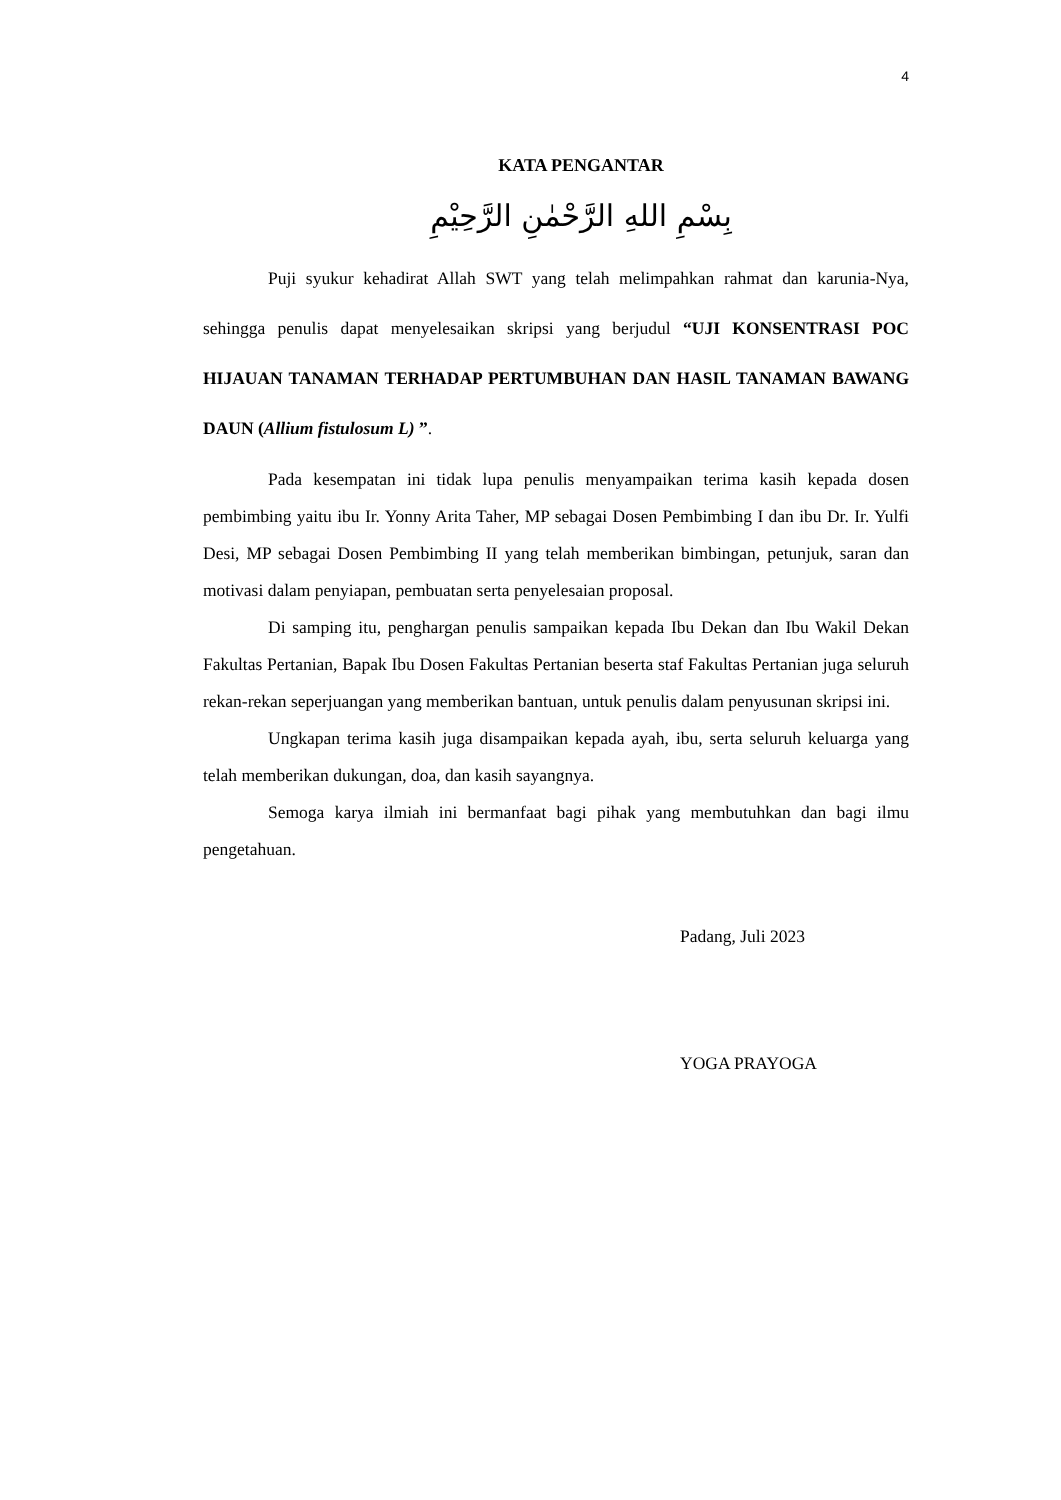4
KATA PENGANTAR
بِسْمِ اللهِ الرَّحْمٰنِ الرَّحِيْمِ
Puji syukur kehadirat Allah SWT yang telah melimpahkan rahmat dan karunia-Nya, sehingga penulis dapat menyelesaikan skripsi yang berjudul “UJI KONSENTRASI POC HIJAUAN TANAMAN TERHADAP PERTUMBUHAN DAN HASIL TANAMAN BAWANG DAUN (Allium fistulosum L) ”.
Pada kesempatan ini tidak lupa penulis menyampaikan terima kasih kepada dosen pembimbing yaitu ibu Ir. Yonny Arita Taher, MP sebagai Dosen Pembimbing I dan ibu Dr. Ir. Yulfi Desi, MP sebagai Dosen Pembimbing II yang telah memberikan bimbingan, petunjuk, saran dan motivasi dalam penyiapan, pembuatan serta penyelesaian proposal.
Di samping itu, penghargan penulis sampaikan kepada Ibu Dekan dan Ibu Wakil Dekan Fakultas Pertanian, Bapak Ibu Dosen Fakultas Pertanian beserta staf Fakultas Pertanian juga seluruh rekan-rekan seperjuangan yang memberikan bantuan, untuk penulis dalam penyusunan skripsi ini.
Ungkapan terima kasih juga disampaikan kepada ayah, ibu, serta seluruh keluarga yang telah memberikan dukungan, doa, dan kasih sayangnya.
Semoga karya ilmiah ini bermanfaat bagi pihak yang membutuhkan dan bagi ilmu pengetahuan.
Padang, Juli 2023
YOGA PRAYOGA